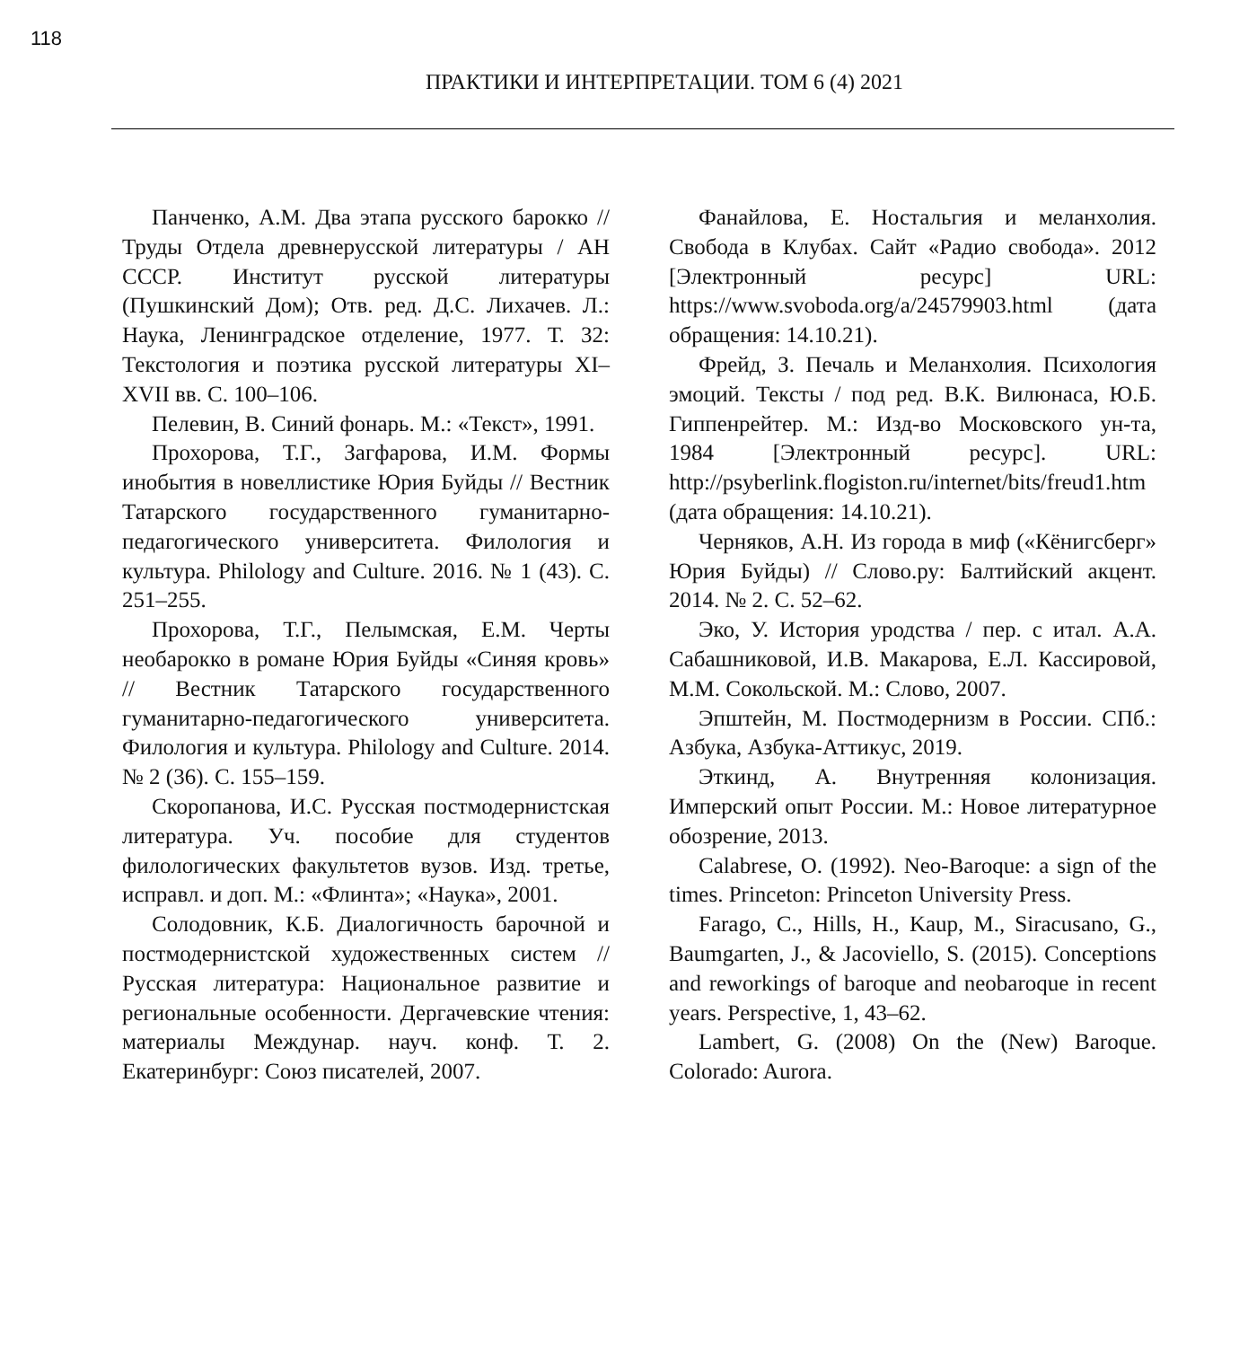118
ПРАКТИКИ И ИНТЕРПРЕТАЦИИ. ТОМ 6 (4) 2021
Панченко, А.М. Два этапа русского барокко // Труды Отдела древнерусской литературы / АН СССР. Институт русской литературы (Пушкинский Дом); Отв. ред. Д.С. Лихачев. Л.: Наука, Ленинградское отделение, 1977. Т. 32: Текстология и поэтика русской литературы XI–XVII вв. С. 100–106.
Пелевин, В. Синий фонарь. М.: «Текст», 1991.
Прохорова, Т.Г., Загфарова, И.М. Формы инобытия в новеллистике Юрия Буйды // Вестник Татарского государственного гуманитарно-педагогического университета. Филология и культура. Philology and Culture. 2016. № 1 (43). С. 251–255.
Прохорова, Т.Г., Пелымская, Е.М. Черты необарокко в романе Юрия Буйды «Синяя кровь» // Вестник Татарского государственного гуманитарно-педагогического университета. Филология и культура. Philology and Culture. 2014. № 2 (36). С. 155–159.
Скоропанова, И.С. Русская постмодернистская литература. Уч. пособие для студентов филологических факультетов вузов. Изд. третье, исправл. и доп. М.: «Флинта»; «Наука», 2001.
Солодовник, К.Б. Диалогичность барочной и постмодернистской художественных систем // Русская литература: Национальное развитие и региональные особенности. Дергачевские чтения: материалы Междунар. науч. конф. Т. 2. Екатеринбург: Союз писателей, 2007.
Фанайлова, Е. Ностальгия и меланхолия. Свобода в Клубах. Сайт «Радио свобода». 2012 [Электронный ресурс] URL: https://www.svoboda.org/a/24579903.html (дата обращения: 14.10.21).
Фрейд, З. Печаль и Меланхолия. Психология эмоций. Тексты / под ред. В.К. Вилюнаса, Ю.Б. Гиппенрейтер. М.: Изд-во Московского ун-та, 1984 [Электронный ресурс]. URL: http://psyberlink.flogiston.ru/internet/bits/freud1.htm (дата обращения: 14.10.21).
Черняков, А.Н. Из города в миф («Кёнигсберг» Юрия Буйды) // Слово.ру: Балтийский акцент. 2014. № 2. С. 52–62.
Эко, У. История уродства / пер. с итал. А.А. Сабашниковой, И.В. Макарова, Е.Л. Кассировой, М.М. Сокольской. М.: Слово, 2007.
Эпштейн, М. Постмодернизм в России. СПб.: Азбука, Азбука-Аттикус, 2019.
Эткинд, А. Внутренняя колонизация. Имперский опыт России. М.: Новое литературное обозрение, 2013.
Calabrese, O. (1992). Neo-Baroque: a sign of the times. Princeton: Princeton University Press.
Farago, C., Hills, H., Kaup, M., Siracusano, G., Baumgarten, J., & Jacoviello, S. (2015). Conceptions and reworkings of baroque and neobaroque in recent years. Perspective, 1, 43–62.
Lambert, G. (2008) On the (New) Baroque. Colorado: Aurora.